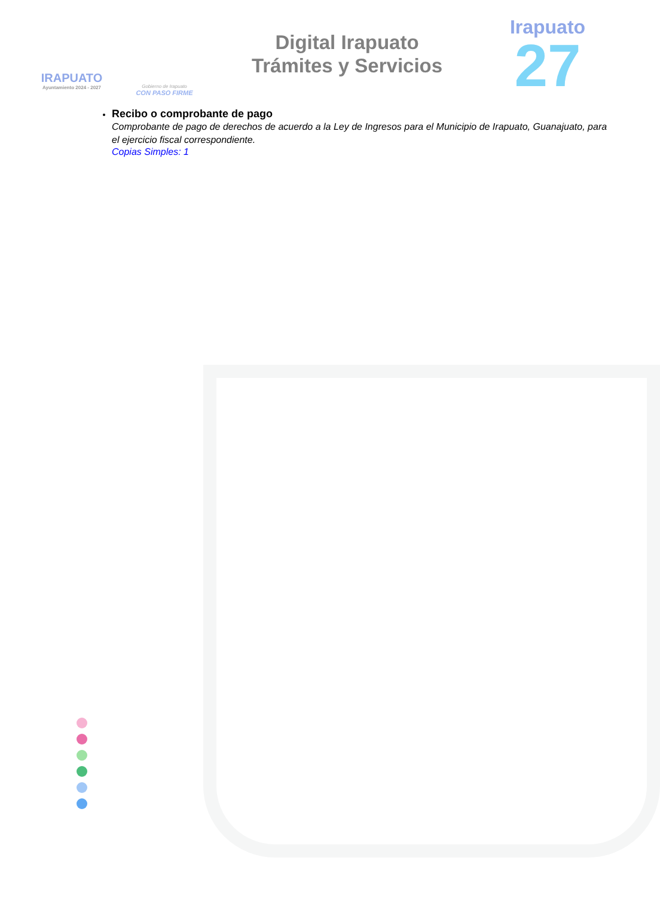IRAPUATO
Ayuntamiento 2024 - 2027
Gobierno de Irapuato
CON PASO FIRME
Digital Irapuato
Trámites y Servicios
Irapuato
27
Recibo o comprobante de pago
Comprobante de pago de derechos de acuerdo a la Ley de Ingresos para el Municipio de Irapuato, Guanajuato, para el ejercicio fiscal correspondiente.
Copias Simples: 1